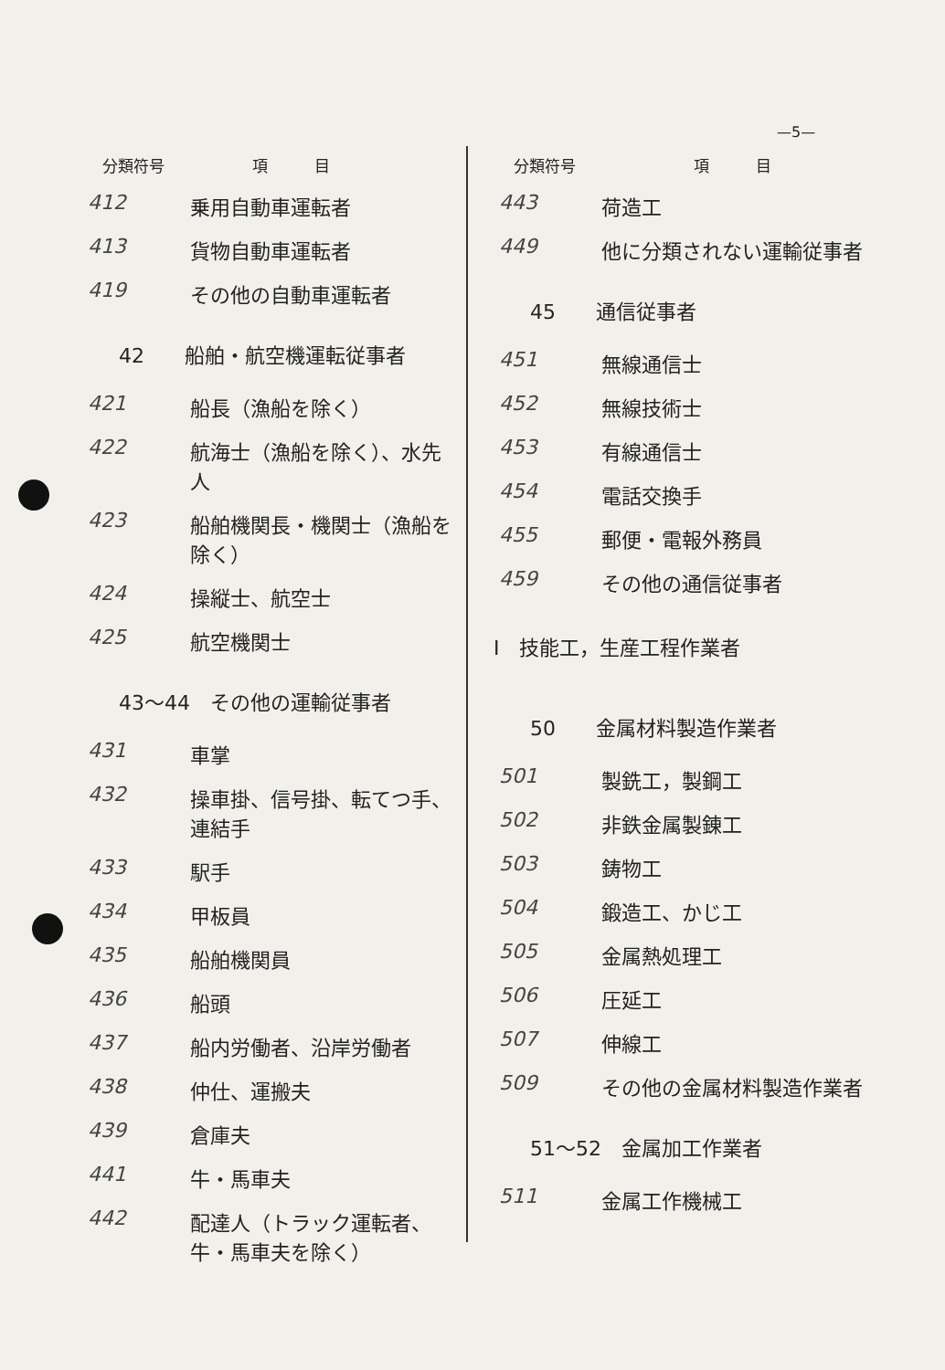—5—
| 分類符号 | 項 目 |
| --- | --- |
| 412 | 乗用自動車運転者 |
| 413 | 貨物自動車運転者 |
| 419 | その他の自動車運転者 |
42　　船舶・航空機運転従事者
| 421 | 船長（漁船を除く） |
| 422 | 航海士（漁船を除く）、水先人 |
| 423 | 船舶機関長・機関士（漁船を除く） |
| 424 | 操縦士、航空士 |
| 425 | 航空機関士 |
43～44　その他の運輸従事者
| 431 | 車掌 |
| 432 | 操車掛、信号掛、転てつ手、連結手 |
| 433 | 駅手 |
| 434 | 甲板員 |
| 435 | 船舶機関員 |
| 436 | 船頭 |
| 437 | 船内労働者、沿岸労働者 |
| 438 | 仲仕、運搬夫 |
| 439 | 倉庫夫 |
| 441 | 牛・馬車夫 |
| 442 | 配達人（トラック運転者、牛・馬車夫を除く） |
| 分類符号 | 項 目 |
| --- | --- |
| 443 | 荷造工 |
| 449 | 他に分類されない運輸従事者 |
45　　通信従事者
| 451 | 無線通信士 |
| 452 | 無線技術士 |
| 453 | 有線通信士 |
| 454 | 電話交換手 |
| 455 | 郵便・電報外務員 |
| 459 | その他の通信従事者 |
Ⅰ　技能工，生産工程作業者
50　　金属材料製造作業者
| 501 | 製銑工，製鋼工 |
| 502 | 非鉄金属製錬工 |
| 503 | 鋳物工 |
| 504 | 鍛造工、かじ工 |
| 505 | 金属熱処理工 |
| 506 | 圧延工 |
| 507 | 伸線工 |
| 509 | その他の金属材料製造作業者 |
51～52　金属加工作業者
| 511 | 金属工作機械工 |